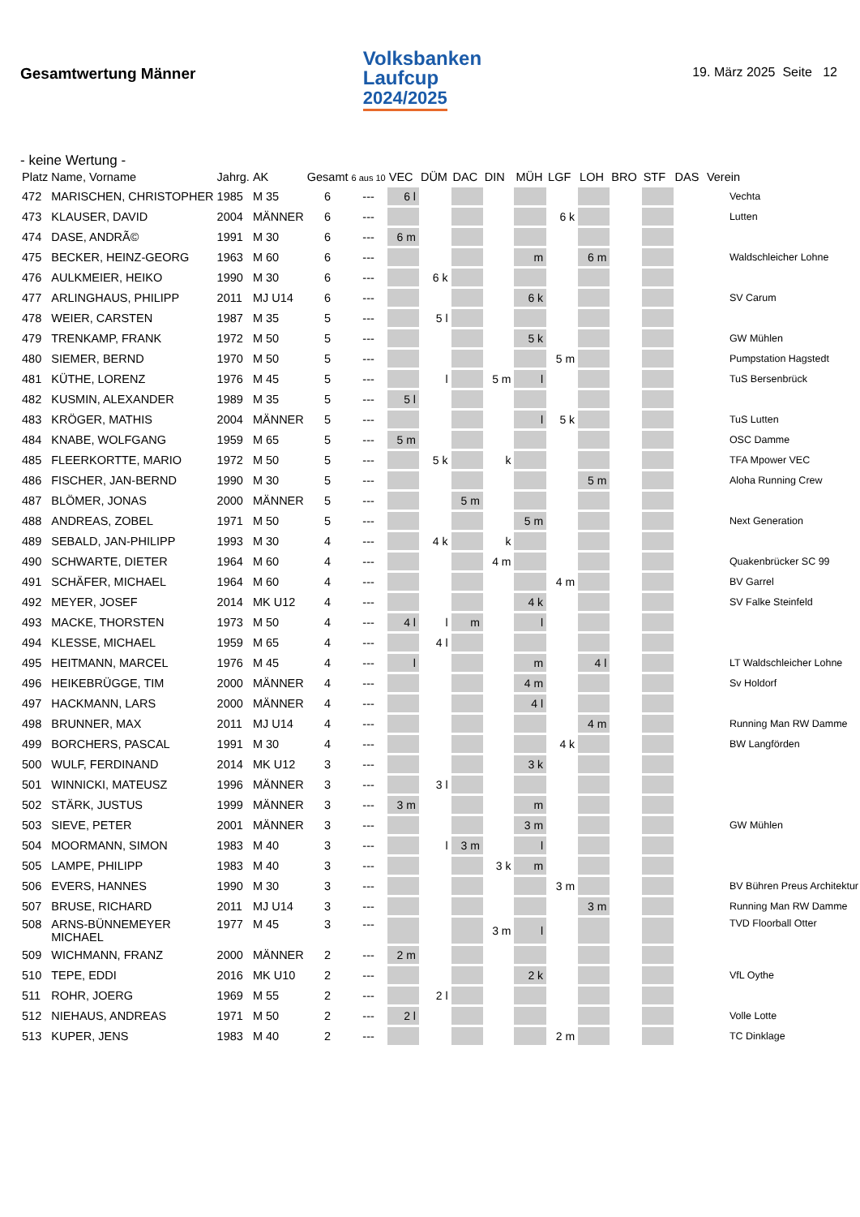Gesamtwertung Männer
Volksbanken
Laufcup
2024/2025
19. März 2025 Seite 12
- keine Wertung -
| Platz | Name, Vorname | Jahrg. | AK | Gesamt | 6 aus 10 | VEC | DÜM | DAC | DIN | MÜH | LGF | LOH | BRO | STF | DAS | Verein |
| --- | --- | --- | --- | --- | --- | --- | --- | --- | --- | --- | --- | --- | --- | --- | --- | --- |
| 472 | MARISCHEN, CHRISTOPHER | 1985 | M 35 | 6 | --- | 6 l | | | | | | | | | | Vechta |
| 473 | KLAUSER, DAVID | 2004 | MÄNNER | 6 | --- | | | | | | 6 k | | | | | Lutten |
| 474 | DASE, ANDRÃ© | 1991 | M 30 | 6 | --- | 6 m | | | | | | | | | | |
| 475 | BECKER, HEINZ-GEORG | 1963 | M 60 | 6 | --- | | | | | m | | 6 m | | | | Waldschleicher Lohne |
| 476 | AULKMEIER, HEIKO | 1990 | M 30 | 6 | --- | | 6 k | | | | | | | | | |
| 477 | ARLINGHAUS, PHILIPP | 2011 | MJ U14 | 6 | --- | | | | | 6 k | | | | | | SV Carum |
| 478 | WEIER, CARSTEN | 1987 | M 35 | 5 | --- | | 5 l | | | | | | | | | |
| 479 | TRENKAMP, FRANK | 1972 | M 50 | 5 | --- | | | | | 5 k | | | | | | GW Mühlen |
| 480 | SIEMER, BERND | 1970 | M 50 | 5 | --- | | | | | | 5 m | | | | | Pumpstation Hagstedt |
| 481 | KÜTHE, LORENZ | 1976 | M 45 | 5 | --- | | l | | 5 m | l | | | | | | TuS Bersenbrück |
| 482 | KUSMIN, ALEXANDER | 1989 | M 35 | 5 | --- | 5 l | | | | | | | | | | |
| 483 | KRÖGER, MATHIS | 2004 | MÄNNER | 5 | --- | | | | | l | 5 k | | | | | TuS Lutten |
| 484 | KNABE, WOLFGANG | 1959 | M 65 | 5 | --- | 5 m | | | | | | | | | | OSC Damme |
| 485 | FLEERKORTTE, MARIO | 1972 | M 50 | 5 | --- | | 5 k | | k | | | | | | | TFA Mpower VEC |
| 486 | FISCHER, JAN-BERND | 1990 | M 30 | 5 | --- | | | | | | | 5 m | | | | Aloha Running Crew |
| 487 | BLÖMER, JONAS | 2000 | MÄNNER | 5 | --- | | | 5 m | | | | | | | | |
| 488 | ANDREAS, ZOBEL | 1971 | M 50 | 5 | --- | | | | | 5 m | | | | | | Next Generation |
| 489 | SEBALD, JAN-PHILIPP | 1993 | M 30 | 4 | --- | | 4 k | | k | | | | | | | |
| 490 | SCHWARTE, DIETER | 1964 | M 60 | 4 | --- | | | | 4 m | | | | | | | Quakenbrücker SC 99 |
| 491 | SCHÄFER, MICHAEL | 1964 | M 60 | 4 | --- | | | | | | 4 m | | | | | BV Garrel |
| 492 | MEYER, JOSEF | 2014 | MK U12 | 4 | --- | | | | | 4 k | | | | | | SV Falke Steinfeld |
| 493 | MACKE, THORSTEN | 1973 | M 50 | 4 | --- | 4 l | l | m | | l | | | | | | |
| 494 | KLESSE, MICHAEL | 1959 | M 65 | 4 | --- | | 4 l | | | | | | | | | |
| 495 | HEITMANN, MARCEL | 1976 | M 45 | 4 | --- | l | | | | m | | 4 l | | | | LT Waldschleicher Lohne |
| 496 | HEIKEBRÜGGE, TIM | 2000 | MÄNNER | 4 | --- | | | | | 4 m | | | | | | Sv Holdorf |
| 497 | HACKMANN, LARS | 2000 | MÄNNER | 4 | --- | | | | | 4 l | | | | | | |
| 498 | BRUNNER, MAX | 2011 | MJ U14 | 4 | --- | | | | | | | 4 m | | | | Running Man RW Damme |
| 499 | BORCHERS, PASCAL | 1991 | M 30 | 4 | --- | | | | | | 4 k | | | | | BW Langförden |
| 500 | WULF, FERDINAND | 2014 | MK U12 | 3 | --- | | | | | 3 k | | | | | | |
| 501 | WINNICKI, MATEUSZ | 1996 | MÄNNER | 3 | --- | | 3 l | | | | | | | | | |
| 502 | STÄRK, JUSTUS | 1999 | MÄNNER | 3 | --- | 3 m | | | | m | | | | | | |
| 503 | SIEVE, PETER | 2001 | MÄNNER | 3 | --- | | | | | 3 m | | | | | | GW Mühlen |
| 504 | MOORMANN, SIMON | 1983 | M 40 | 3 | --- | | l | 3 m | | l | | | | | | |
| 505 | LAMPE, PHILIPP | 1983 | M 40 | 3 | --- | | | | 3 k | m | | | | | | |
| 506 | EVERS, HANNES | 1990 | M 30 | 3 | --- | | | | | | 3 m | | | | | BV Bühren Preus Architektur |
| 507 | BRUSE, RICHARD | 2011 | MJ U14 | 3 | --- | | | | | | | 3 m | | | | Running Man RW Damme |
| 508 | ARNS-BÜNNEMEYER MICHAEL | 1977 | M 45 | 3 | --- | | | | 3 m | l | | | | | | TVD Floorball Otter |
| 509 | WICHMANN, FRANZ | 2000 | MÄNNER | 2 | --- | 2 m | | | | | | | | | | |
| 510 | TEPE, EDDI | 2016 | MK U10 | 2 | --- | | | | | 2 k | | | | | | VfL Oythe |
| 511 | ROHR, JOERG | 1969 | M 55 | 2 | --- | | 2 l | | | | | | | | | |
| 512 | NIEHAUS, ANDREAS | 1971 | M 50 | 2 | --- | 2 l | | | | | | | | | | Volle Lotte |
| 513 | KUPER, JENS | 1983 | M 40 | 2 | --- | | | | | | 2 m | | | | | TC Dinklage |